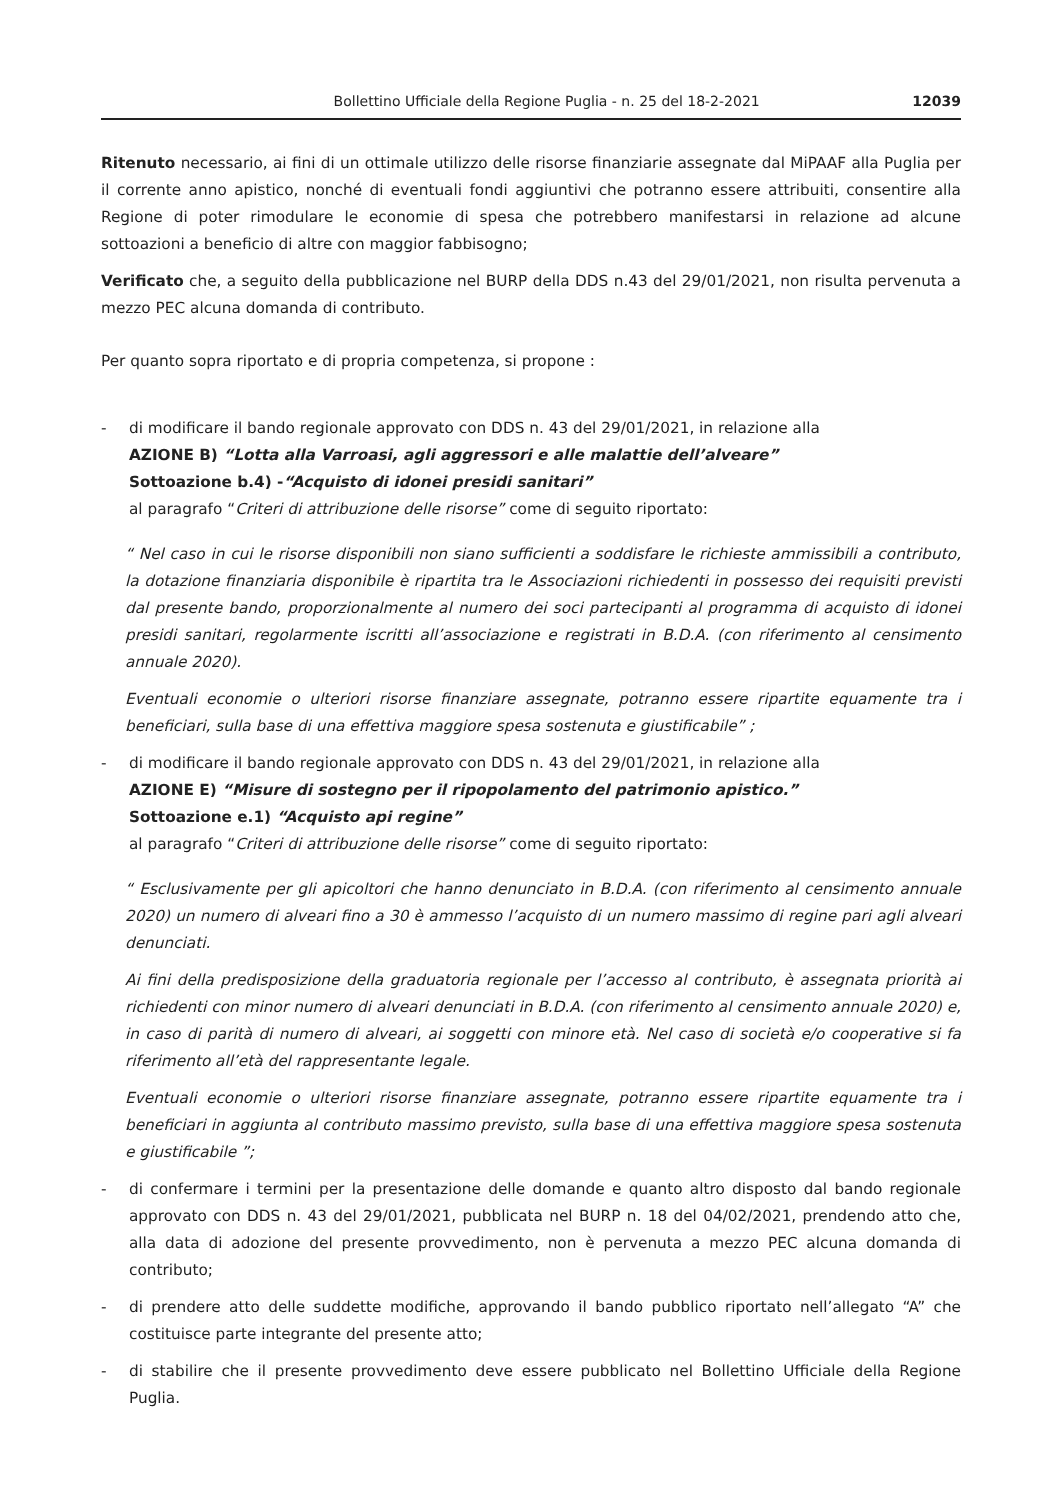Bollettino Ufficiale della Regione Puglia - n. 25 del 18-2-2021 12039
Ritenuto necessario, ai fini di un ottimale utilizzo delle risorse finanziarie assegnate dal MiPAAF alla Puglia per il corrente anno apistico, nonché di eventuali fondi aggiuntivi che potranno essere attribuiti, consentire alla Regione di poter rimodulare le economie di spesa che potrebbero manifestarsi in relazione ad alcune sottoazioni a beneficio di altre con maggior fabbisogno;
Verificato che, a seguito della pubblicazione nel BURP della DDS n.43 del 29/01/2021, non risulta pervenuta a mezzo PEC alcuna domanda di contributo.
Per quanto sopra riportato e di propria competenza, si propone :
- di modificare il bando regionale approvato con DDS n. 43 del 29/01/2021, in relazione alla
AZIONE B) “Lotta alla Varroasi, agli aggressori e alle malattie dell’alveare”
Sottoazione b.4) -“Acquisto di idonei presidi sanitari”
al paragrafo “Criteri di attribuzione delle risorse” come di seguito riportato:
“ Nel caso in cui le risorse disponibili non siano sufficienti a soddisfare le richieste ammissibili a contributo, la dotazione finanziaria disponibile è ripartita tra le Associazioni richiedenti in possesso dei requisiti previsti dal presente bando, proporzionalmente al numero dei soci partecipanti al programma di acquisto di idonei presidi sanitari, regolarmente iscritti all’associazione e registrati in B.D.A. (con riferimento al censimento annuale 2020).
Eventuali economie o ulteriori risorse finanziare assegnate, potranno essere ripartite equamente tra i beneficiari, sulla base di una effettiva maggiore spesa sostenuta e giustificabile” ;
- di modificare il bando regionale approvato con DDS n. 43 del 29/01/2021, in relazione alla
AZIONE E) “Misure di sostegno per il ripopolamento del patrimonio apistico.”
Sottoazione e.1) “Acquisto api regine”
al paragrafo “Criteri di attribuzione delle risorse” come di seguito riportato:
“ Esclusivamente per gli apicoltori che hanno denunciato in B.D.A. (con riferimento al censimento annuale 2020) un numero di alveari fino a 30 è ammesso l’acquisto di un numero massimo di regine pari agli alveari denunciati.
Ai fini della predisposizione della graduatoria regionale per l’accesso al contributo, è assegnata priorità ai richiedenti con minor numero di alveari denunciati in B.D.A. (con riferimento al censimento annuale 2020) e, in caso di parità di numero di alveari, ai soggetti con minore età. Nel caso di società e/o cooperative si fa riferimento all’età del rappresentante legale.
Eventuali economie o ulteriori risorse finanziare assegnate, potranno essere ripartite equamente tra i beneficiari in aggiunta al contributo massimo previsto, sulla base di una effettiva maggiore spesa sostenuta e giustificabile ”;
- di confermare i termini per la presentazione delle domande e quanto altro disposto dal bando regionale approvato con DDS n. 43 del 29/01/2021, pubblicata nel BURP n. 18 del 04/02/2021, prendendo atto che, alla data di adozione del presente provvedimento, non è pervenuta a mezzo PEC alcuna domanda di contributo;
- di prendere atto delle suddette modifiche, approvando il bando pubblico riportato nell’allegato “A” che costituisce parte integrante del presente atto;
- di stabilire che il presente provvedimento deve essere pubblicato nel Bollettino Ufficiale della Regione Puglia.